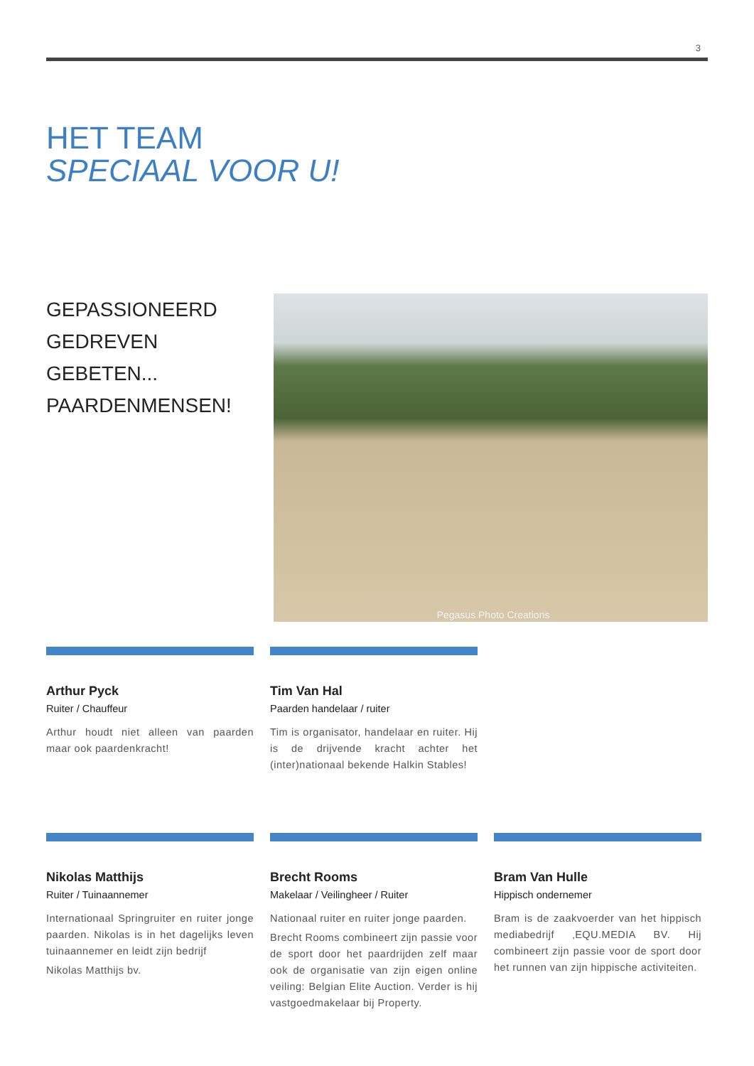3
HET TEAM
SPECIAAL VOOR U!
GEPASSIONEERD
GEDREVEN
GEBETEN...
PAARDENMENSEN!
Pegasus Photo Creations
Arthur Pyck
Ruiter / Chauffeur
Arthur houdt niet alleen van paarden maar ook paardenkracht!
Tim Van Hal
Paarden handelaar / ruiter
Tim is organisator, handelaar en ruiter. Hij is de drijvende kracht achter het (inter)nationaal bekende Halkin Stables!
Nikolas Matthijs
Ruiter / Tuinaannemer
Internationaal Springruiter en ruiter jonge paarden. Nikolas is in het dagelijks leven tuinaannemer en leidt zijn bedrijf
Nikolas Matthijs bv.
Brecht Rooms
Makelaar / Veilingheer / Ruiter
Nationaal ruiter en ruiter jonge paarden.
Brecht Rooms combineert zijn passie voor de sport door het paardrijden zelf maar ook de organisatie van zijn eigen online veiling: Belgian Elite Auction. Verder is hij vastgoedmakelaar bij Property.
Bram Van Hulle
Hippisch ondernemer
Bram is de zaakvoerder van het hippisch mediabedrijf ‚EQU.MEDIA BV. Hij combineert zijn passie voor de sport door het runnen van zijn hippische activiteiten.